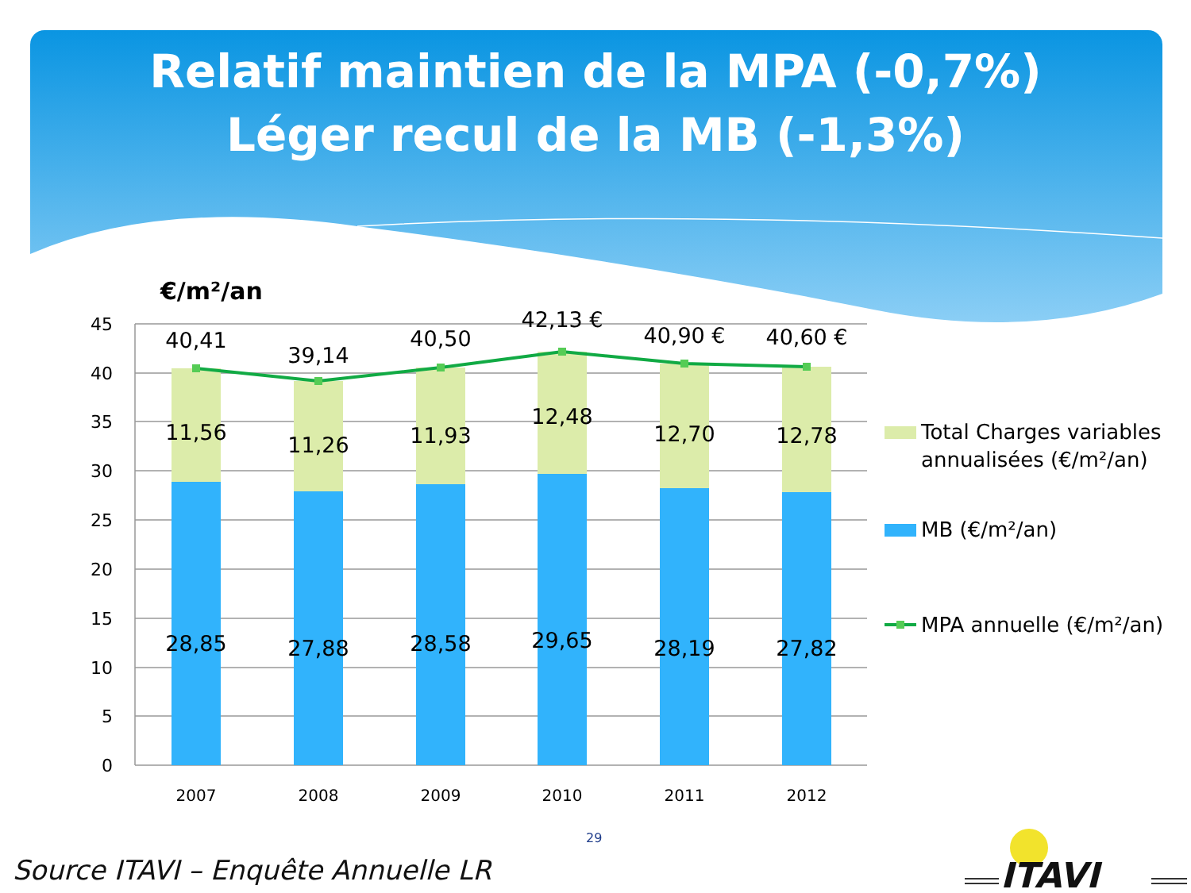Relatif maintien de la MPA (-0,7%)
Léger recul de la MB (-1,3%)
€/m²/an
45
40
35
30
25
20
15
10
5
0
40,41
39,14
40,50
42,13 €
40,90 €
40,60 €
11,56
11,26
11,93
12,48
12,70
12,78
28,85
27,88
28,58
29,65
28,19
27,82
2007
2008
2009
2010
2011
2012
Total Charges variables
annualisées (€/m²/an)
MB (€/m²/an)
MPA annuelle (€/m²/an)
29
Source ITAVI – Enquête Annuelle LR
ITAVI